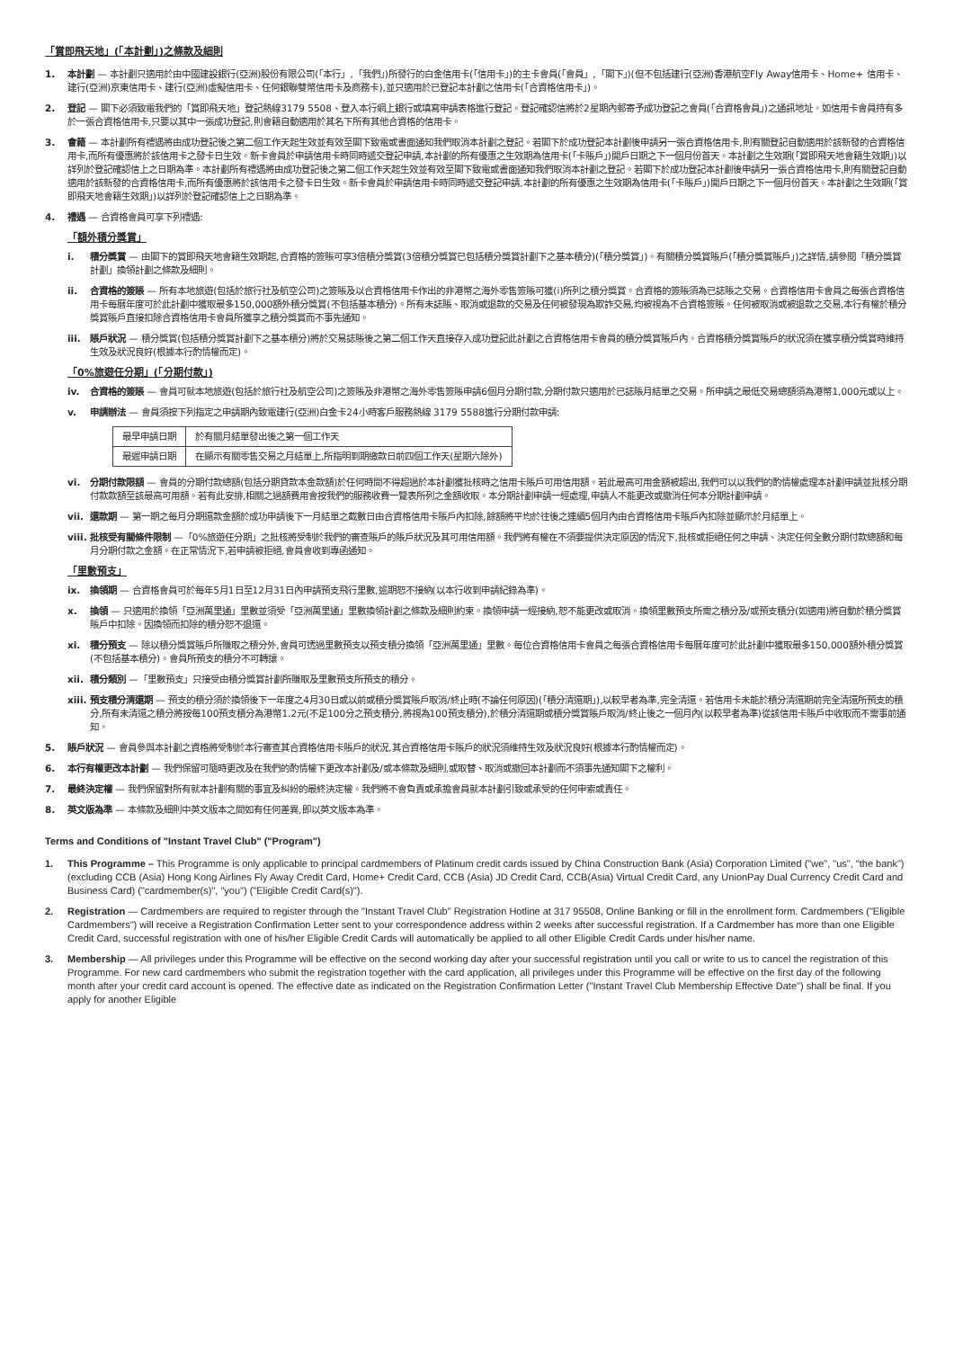「賞即飛天地」(「本計劃」)之條款及細則
1. 本計劃 — 本計劃只適用於由中國建設銀行(亞洲)股份有限公司(「本行」,「我們」)所發行的白金信用卡(「信用卡」)的主卡會員(「會員」,「閣下」)(但不包括建行(亞洲)香港航空Fly Away信用卡、Home+ 信用卡、建行(亞洲)京東信用卡、建行(亞洲)虛擬信用卡、任何銀聯雙幣信用卡及商務卡),並只適用於已登記本計劃之信用卡(「合資格信用卡」)。
2. 登記 — 閣下必須致電我們的「賞即飛天地」登記熱線3179 5508、登入本行網上銀行或填寫申請表格進行登記。登記確認信將於2星期內郵寄予成功登記之會員(「合資格會員」)之通訊地址。如信用卡會員持有多於一張合資格信用卡,只要以其中一張成功登記,則會籍自動適用於其名下所有其他合資格的信用卡。
3. 會籍 — 本計劃所有禮遇將由成功登記後之第二個工作天起生效並有效至閣下致電或書面通知我們取消本計劃之登記。若閣下於成功登記本計劃後申請另一張合資格信用卡,則有關登記自動適用於該新發的合資格信用卡,而所有優惠將於該信用卡之發卡日生效。新卡會員於申請信用卡時同時遞交登記申請,本計劃的所有優惠之生效期為信用卡(「卡賬戶」)開戶日期之下一個月份首天。本計劃之生效期(「賞即飛天地會籍生效期」)以詳列於登記確認信上之日期為準。本計劃所有禮遇將由成功登記後之第二個工作天起生效並有效至閣下致電或書面通知我們取消本計劃之登記。若閣下於成功登記本計劃後申請另一張合資格信用卡,則有關登記自動適用於該新發的合資格信用卡,而所有優惠將於該信用卡之發卡日生效。新卡會員於申請信用卡時同時遞交登記申請,本計劃的所有優惠之生效期為信用卡(「卡賬戶」)開戶日期之下一個月份首天。本計劃之生效期(「賞即飛天地會籍生效期」)以詳列於登記確認信上之日期為準。
4. 禮遇 — 合資格會員可享下列禮遇:
「額外積分獎賞」
i. 積分獎賞 — 由閣下的賞即飛天地會籍生效期起,合資格的簽賬可享3倍積分獎賞(3倍積分獎賞已包括積分獎賞計劃下之基本積分)(「積分獎賞」)。有關積分獎賞賬戶(「積分獎賞賬戶」)之詳情,請參閱「積分獎賞計劃」換領計劃之條款及細則。
ii. 合資格的簽賬 — 所有本地旅遊(包括於旅行社及航空公司)之簽賬及以合資格信用卡作出的非港幣之海外零售簽賬可獲(i)所列之積分獎賞。合資格的簽賬須為已誌賬之交易。合資格信用卡會員之每張合資格信用卡每曆年度可於此計劃中獲取最多150,000額外積分獎賞(不包括基本積分)。所有未誌賬、取消或退款的交易及任何被發現為欺詐交易,均被視為不合資格簽賬。任何被取消或被退款之交易,本行有權於積分獎賞賬戶直接扣除合資格信用卡會員所獲享之積分獎賞而不事先通知。
iii. 賬戶狀況 — 積分獎賞(包括積分獎賞計劃下之基本積分)將於交易誌賬後之第二個工作天直接存入成功登記此計劃之合資格信用卡會員的積分獎賞賬戶內。合資格積分獎賞賬戶的狀況須在獲享積分獎賞時維持生效及狀況良好(根據本行酌情權而定)。
「0%旅遊任分期」(「分期付款」)
iv. 合資格的簽賬 — 會員可就本地旅遊(包括於旅行社及航空公司)之簽賬及非港幣之海外零售簽賬申請6個月分期付款,分期付款只適用於已誌賬月結單之交易。所申請之最低交易總額須為港幣1,000元或以上。
v. 申請辦法 — 會員須按下列指定之申請期內致電建行(亞洲)白金卡24小時客戶服務熱線 3179 5588進行分期付款申請:
| 最早申請日期 | 於有關月結單發出後之第一個工作天 |
| 最遲申請日期 | 在顯示有關零售交易之月結單上,所指明到期繳款日前四個工作天(星期六除外) |
vi. 分期付款限額 — 會員的分期付款總額(包括分期貸款本金款額)於任何時間不得超過於本計劃獲批核時之信用卡賬戶可用信用額。若此最高可用金額被超出,我們可以以我們的酌情權處理本計劃申請並批核分期付款款額至該最高可用額。若有此安排,相關之過額費用會按我們的服務收費一覽表所列之金額收取。本分期計劃申請一經處理,申請人不能更改或撤消任何本分期計劃申請。
vii. 還款期 — 第一期之每月分期還款金額於成功申請後下一月結單之截數日由合資格信用卡賬戶內扣除,餘額將平均於往後之連續5個月內由合資格信用卡賬戶內扣除並顯示於月結單上。
viii. 批核受有關條件限制 —「0%旅遊任分期」之批核將受制於我們的審查賬戶的賬戶狀況及其可用信用額。我們將有權在不須要提供決定原因的情況下,批核或拒絕任何之申請、決定任何全數分期付款總額和每月分期付款之金額。在正常情況下,若申請被拒絕,會員會收到專函通知。
「里數預支」
ix. 換領期 — 合資格會員可於每年5月1日至12月31日內申請預支飛行里數,逾期恕不接納(以本行收到申請紀錄為準)。
x. 換領 — 只適用於換領「亞洲萬里通」里數並須受「亞洲萬里通」里數換領計劃之條款及細則約束。換領申請一經接納,恕不能更改或取消。換領里數預支所需之積分及/或預支積分(如適用)將自動於積分獎賞賬戶中扣除。因換領而扣除的積分恕不退還。
xi. 積分預支 — 除以積分獎賞賬戶所賺取之積分外,會員可透過里數預支以預支積分換領「亞洲萬里通」里數。每位合資格信用卡會員之每張合資格信用卡每曆年度可於此計劃中獲取最多150,000額外積分獎賞(不包括基本積分)。會員所預支的積分不可轉讓。
xii. 積分類別 —「里數預支」只接受由積分獎賞計劃所賺取及里數預支所預支的積分。
xiii. 預支積分清還期 — 預支的積分須於換領後下一年度之4月30日或以前或積分獎賞賬戶取消/終止時(不論任何原因)(「積分清還期」),以較早者為準,完全清還。若信用卡未能於積分清還期前完全清還所預支的積分,所有未清還之積分將按每100預支積分為港幣1.2元(不足100分之預支積分,將視為100預支積分),於積分清還期或積分獎賞賬戶取消/終止後之一個月內(以較早者為準)從該信用卡賬戶中收取而不需事前通知。
5. 賬戶狀況 — 會員參與本計劃之資格將受制於本行審查其合資格信用卡賬戶的狀況,其合資格信用卡賬戶的狀況須維持生效及狀況良好(根據本行酌情權而定)。
6. 本行有權更改本計劃 — 我們保留可隨時更改及在我們的酌情權下更改本計劃及/或本條款及細則,或取替、取消或撤回本計劃而不須事先通知閣下之權利。
7. 最終決定權 — 我們保留對所有就本計劃有關的事宜及糾紛的最終決定權。我們將不會負責或承擔會員就本計劃引致或承受的任何申索或責任。
8. 英文版為準 — 本條款及細則中英文版本之間如有任何差異,即以英文版本為準。
Terms and Conditions of "Instant Travel Club" ("Program")
1. This Programme – This Programme is only applicable to principal cardmembers of Platinum credit cards issued by China Construction Bank (Asia) Corporation Limited ("we", "us", "the bank") (excluding CCB (Asia) Hong Kong Airlines Fly Away Credit Card, Home+ Credit Card, CCB (Asia) JD Credit Card, CCB(Asia) Virtual Credit Card, any UnionPay Dual Currency Credit Card and Business Card) ("cardmember(s)", "you") ("Eligible Credit Card(s)").
2. Registration — Cardmembers are required to register through the "Instant Travel Club" Registration Hotline at 317 95508, Online Banking or fill in the enrollment form. Cardmembers ("Eligible Cardmembers") will receive a Registration Confirmation Letter sent to your correspondence address within 2 weeks after successful registration. If a Cardmember has more than one Eligible Credit Card, successful registration with one of his/her Eligible Credit Cards will automatically be applied to all other Eligible Credit Cards under his/her name.
3. Membership — All privileges under this Programme will be effective on the second working day after your successful registration until you call or write to us to cancel the registration of this Programme. For new card cardmembers who submit the registration together with the card application, all privileges under this Programme will be effective on the first day of the following month after your credit card account is opened. The effective date as indicated on the Registration Confirmation Letter ("Instant Travel Club Membership Effective Date") shall be final. If you apply for another Eligible